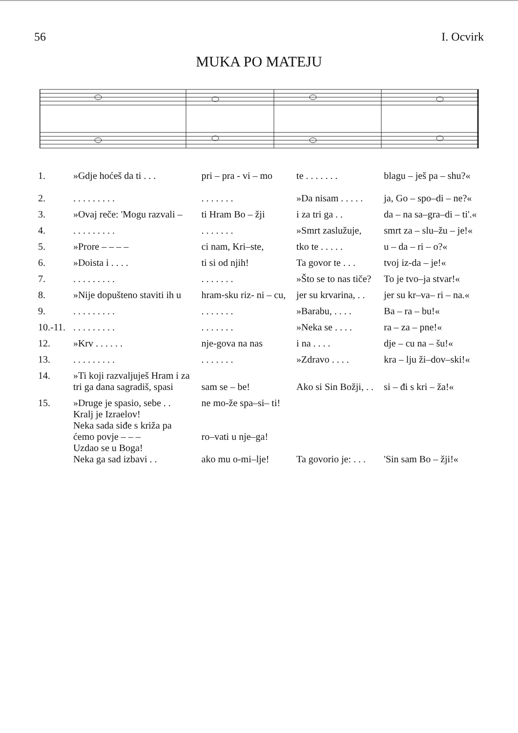56 I. Ocvirk
MUKA PO MATEJU
| 1. | »Gdje hoćeš da ti . . . | pri – pra - vi – mo | te . . . . . . . | blagu – ješ pa – shu?« |
| 2. | . . . . . . . . . | . . . . . . . | »Da nisam . . . . . | ja, Go – spo–di – ne?« |
| 3. | »Ovaj reče: 'Mogu razvali – | ti Hram Bo – žji | i za tri ga . . | da – na sa–gra–di – ti'.« |
| 4. | . . . . . . . . . | . . . . . . . | »Smrt zaslužuje, | smrt za – slu–žu – je!« |
| 5. | »Prore – – – – | ci nam, Kri–ste, | tko te . . . . . | u – da – ri – o?« |
| 6. | »Doista i . . . . | ti si od njih! | Ta govor te . . . | tvoj iz-da – je!« |
| 7. | . . . . . . . . . | . . . . . . . | »Što se to nas tiče? | To je tvo–ja stvar!« |
| 8. | »Nije dopušteno staviti ih u | hram-sku riz- ni – cu, | jer su krvarina, . . | jer su kr–va– ri – na.« |
| 9. | . . . . . . . . . | . . . . . . . | »Barabu, . . . . | Ba – ra – bu!« |
| 10.-11. | . . . . . . . . . | . . . . . . . | »Neka se . . . . | ra – za – pne!« |
| 12. | »Krv . . . . . . | nje-gova na nas | i na . . . . | dje – cu na – šu!« |
| 13. | . . . . . . . . . | . . . . . . . | »Zdravo . . . . | kra – lju ži–dov–ski!« |
| 14. | »Ti koji razvaljuješ Hram i za tri ga dana sagradiš, spasi | sam se – be! | Ako si Sin Božji, . . | si – đi s kri – ža!« |
| 15. | »Druge je spasio, sebe . . Kralj je Izraelov! Neka sada siđe s križa pa ćemo povje – – – Uzdao se u Boga! Neka ga sad izbavi . . | ne mo-že spa–si– ti! ro–vati u nje–ga! ako mu o-mi–lje! | Ta govorio je: . . . | 'Sin sam Bo – žji!« |